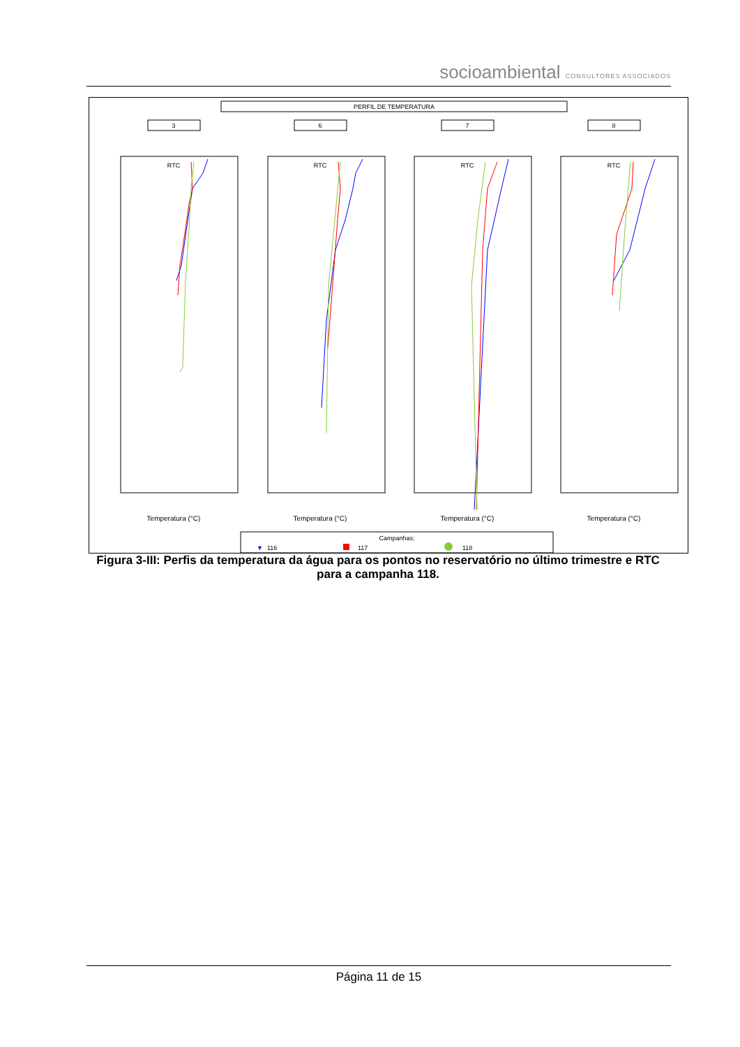socioambiental CONSULTORES ASSOCIADOS
PERFIL DE TEMPERATURA
3
6
7
8
RTC
RTC
RTC
RTC
Temperatura (°C)
Temperatura (°C)
Temperatura (°C)
Temperatura (°C)
Campanhas:
▼
116
117
118
Figura 3-III: Perfis da temperatura da água para os pontos no reservatório no último trimestre e RTC para a campanha 118.
Página 11 de 15